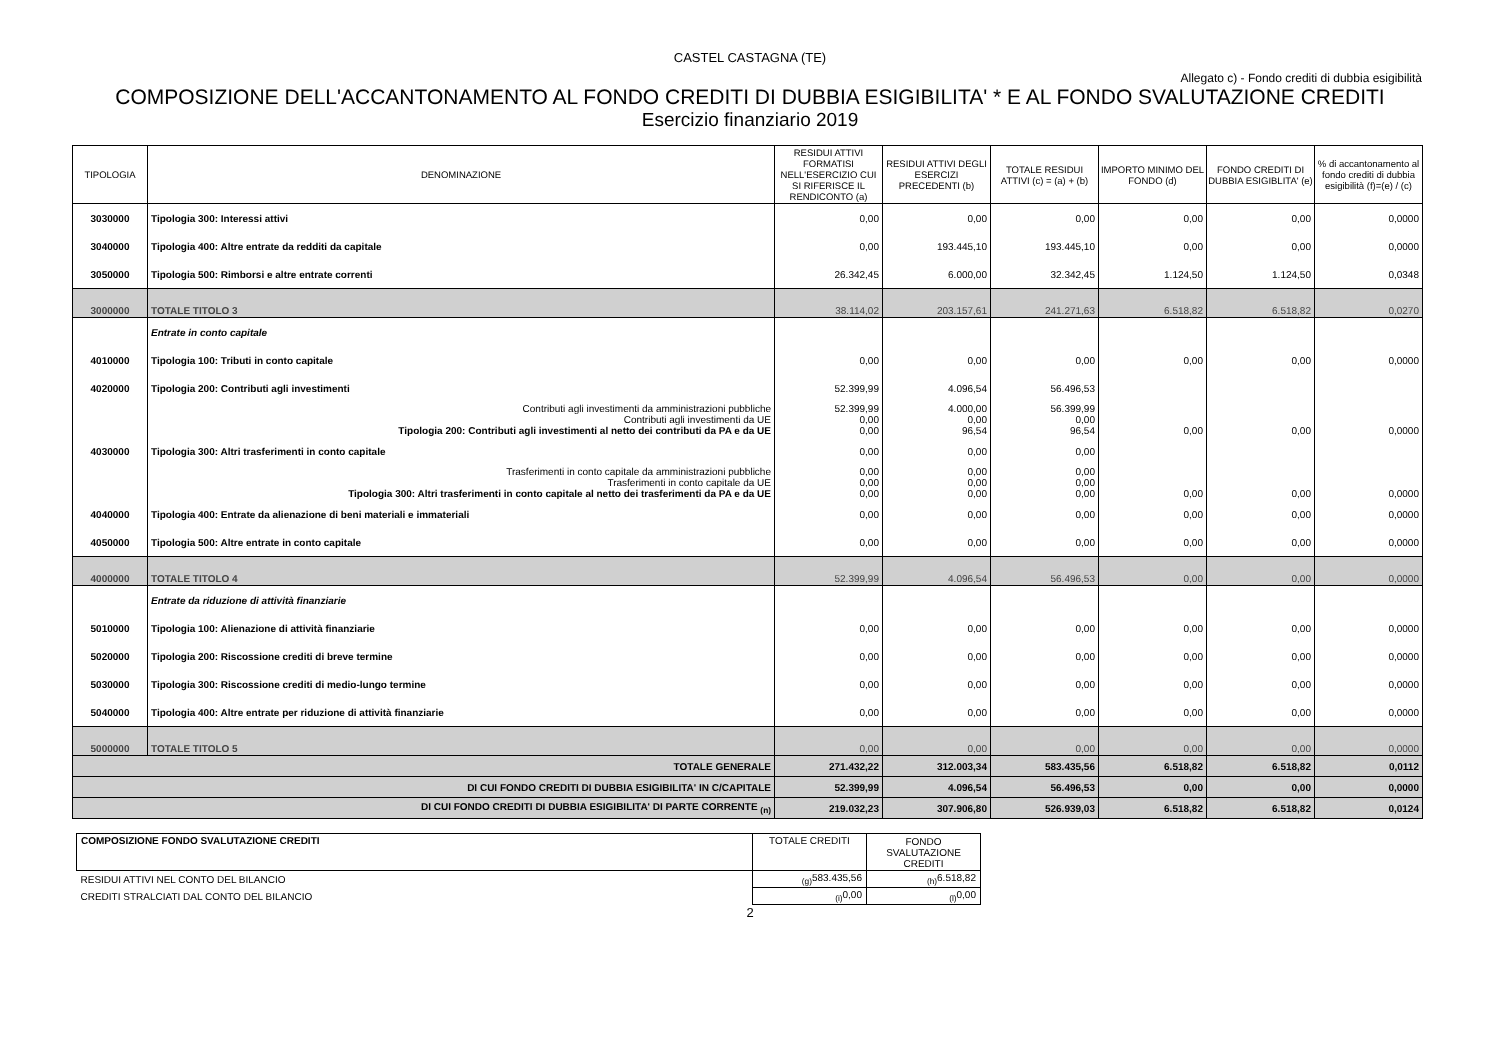CASTEL CASTAGNA (TE)
Allegato c) - Fondo crediti di dubbia esigibilità
COMPOSIZIONE DELL'ACCANTONAMENTO AL FONDO CREDITI DI DUBBIA ESIGIBILITA' * E AL FONDO SVALUTAZIONE CREDITI
Esercizio finanziario 2019
| TIPOLOGIA | DENOMINAZIONE | RESIDUI ATTIVI FORMATISI NELL'ESERCIZIO CUI SI RIFERISCE IL RENDICONTO (a) | RESIDUI ATTIVI DEGLI ESERCIZI PRECEDENTI (b) | TOTALE RESIDUI ATTIVI (c) = (a) + (b) | IMPORTO MINIMO DEL FONDO (d) | FONDO CREDITI DI DUBBIA ESIGIBLITA' (e) | % di accantonamento al fondo crediti di dubbia esigibilità (f)=(e) / (c) |
| --- | --- | --- | --- | --- | --- | --- | --- |
| 3030000 | Tipologia 300: Interessi attivi | 0,00 | 0,00 | 0,00 | 0,00 | 0,00 | 0,0000 |
| 3040000 | Tipologia 400: Altre entrate da redditi da capitale | 0,00 | 193.445,10 | 193.445,10 | 0,00 | 0,00 | 0,0000 |
| 3050000 | Tipologia 500: Rimborsi e altre entrate correnti | 26.342,45 | 6.000,00 | 32.342,45 | 1.124,50 | 1.124,50 | 0,0348 |
| 3000000 | TOTALE TITOLO 3 | 38.114,02 | 203.157,61 | 241.271,63 | 6.518,82 | 6.518,82 | 0,0270 |
| | Entrate in conto capitale | | | | | | |
| 4010000 | Tipologia 100: Tributi in conto capitale | 0,00 | 0,00 | 0,00 | 0,00 | 0,00 | 0,0000 |
| 4020000 | Tipologia 200: Contributi agli investimenti | 52.399,99 | 4.096,54 | 56.496,53 | | | |
| | Contributi agli investimenti da amministrazioni pubbliche Contributi agli investimenti da UE Tipologia 200: Contributi agli investimenti al netto dei contributi da PA e da UE | 52.399,99 0,00 0,00 | 4.000,00 0,00 96,54 | 56.399,99 0,00 96,54 | 0,00 | 0,00 | 0,0000 |
| 4030000 | Tipologia 300: Altri trasferimenti in conto capitale | 0,00 | 0,00 | 0,00 | | | |
| | Trasferimenti in conto capitale da amministrazioni pubbliche Trasferimenti in conto capitale da UE Tipologia 300: Altri trasferimenti in conto capitale al netto dei trasferimenti da PA e da UE | 0,00 0,00 0,00 | 0,00 0,00 0,00 | 0,00 0,00 0,00 | 0,00 | 0,00 | 0,0000 |
| 4040000 | Tipologia 400: Entrate da alienazione di beni materiali e immateriali | 0,00 | 0,00 | 0,00 | 0,00 | 0,00 | 0,0000 |
| 4050000 | Tipologia 500: Altre entrate in conto capitale | 0,00 | 0,00 | 0,00 | 0,00 | 0,00 | 0,0000 |
| 4000000 | TOTALE TITOLO 4 | 52.399,99 | 4.096,54 | 56.496,53 | 0,00 | 0,00 | 0,0000 |
| | Entrate da riduzione di attività finanziarie | | | | | | |
| 5010000 | Tipologia 100: Alienazione di attività finanziarie | 0,00 | 0,00 | 0,00 | 0,00 | 0,00 | 0,0000 |
| 5020000 | Tipologia 200: Riscossione crediti di breve termine | 0,00 | 0,00 | 0,00 | 0,00 | 0,00 | 0,0000 |
| 5030000 | Tipologia 300: Riscossione crediti di medio-lungo termine | 0,00 | 0,00 | 0,00 | 0,00 | 0,00 | 0,0000 |
| 5040000 | Tipologia 400: Altre entrate per riduzione di attività finanziarie | 0,00 | 0,00 | 0,00 | 0,00 | 0,00 | 0,0000 |
| 5000000 | TOTALE TITOLO 5 | 0,00 | 0,00 | 0,00 | 0,00 | 0,00 | 0,0000 |
| TOTALE GENERALE | | 271.432,22 | 312.003,34 | 583.435,56 | 6.518,82 | 6.518,82 | 0,0112 |
| DI CUI FONDO CREDITI DI DUBBIA ESIGIBILITA' IN C/CAPITALE | | 52.399,99 | 4.096,54 | 56.496,53 | 0,00 | 0,00 | 0,0000 |
| DI CUI FONDO CREDITI DI DUBBIA ESIGIBILITA' DI PARTE CORRENTE <sub>(n)</sub> | | 219.032,23 | 307.906,80 | 526.939,03 | 6.518,82 | 6.518,82 | 0,0124 |
| COMPOSIZIONE FONDO SVALUTAZIONE CREDITI | TOTALE CREDITI | FONDO SVALUTAZIONE CREDITI |
| RESIDUI ATTIVI NEL CONTO DEL BILANCIO | <sub>(g)</sub>583.435,56 | <sub>(h)</sub>6.518,82 |
| CREDITI STRALCIATI DAL CONTO DEL BILANCIO | <sub>(i)</sub>0,00 | <sub>(l)</sub>0,00 |
2